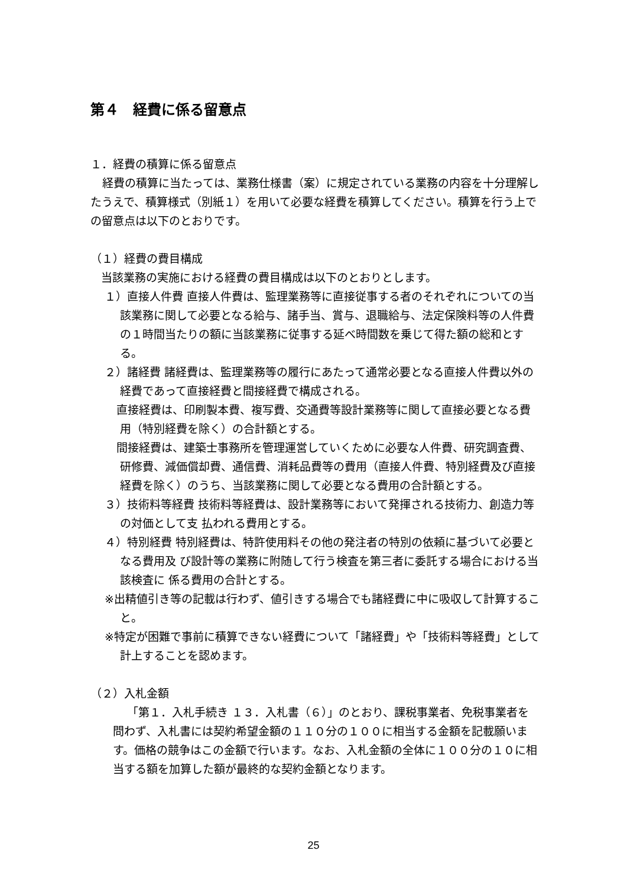第４　経費に係る留意点
１．経費の積算に係る留意点
経費の積算に当たっては、業務仕様書（案）に規定されている業務の内容を十分理解したうえで、積算様式（別紙１）を用いて必要な経費を積算してください。積算を行う上での留意点は以下のとおりです。
（１）経費の費目構成
当該業務の実施における経費の費目構成は以下のとおりとします。
１）直接人件費 直接人件費は、監理業務等に直接従事する者のそれぞれについての当該業務に関して必要となる給与、諸手当、賞与、退職給与、法定保険料等の人件費の１時間当たりの額に当該業務に従事する延べ時間数を乗じて得た額の総和とする。
２）諸経費 諸経費は、監理業務等の履行にあたって通常必要となる直接人件費以外の経費であって直接経費と間接経費で構成される。
直接経費は、印刷製本費、複写費、交通費等設計業務等に関して直接必要となる費用（特別経費を除く）の合計額とする。
間接経費は、建築士事務所を管理運営していくために必要な人件費、研究調査費、研修費、減価償却費、通信費、消耗品費等の費用（直接人件費、特別経費及び直接 経費を除く）のうち、当該業務に関して必要となる費用の合計額とする。
３）技術料等経費 技術料等経費は、設計業務等において発揮される技術力、創造力等の対価として支 払われる費用とする。
４）特別経費 特別経費は、特許使用料その他の発注者の特別の依頼に基づいて必要となる費用及 び設計等の業務に附随して行う検査を第三者に委託する場合における当該検査に 係る費用の合計とする。
※出精値引き等の記載は行わず、値引きする場合でも諸経費に中に吸収して計算すること。
※特定が困難で事前に積算できない経費について「諸経費」や「技術料等経費」として計上することを認めます。
（２）入札金額
「第１．入札手続き １３．入札書（６）」のとおり、課税事業者、免税事業者を問わず、入札書には契約希望金額の１１０分の１００に相当する金額を記載願います。価格の競争はこの金額で行います。なお、入札金額の全体に１００分の１０に相当する額を加算した額が最終的な契約金額となります。
25